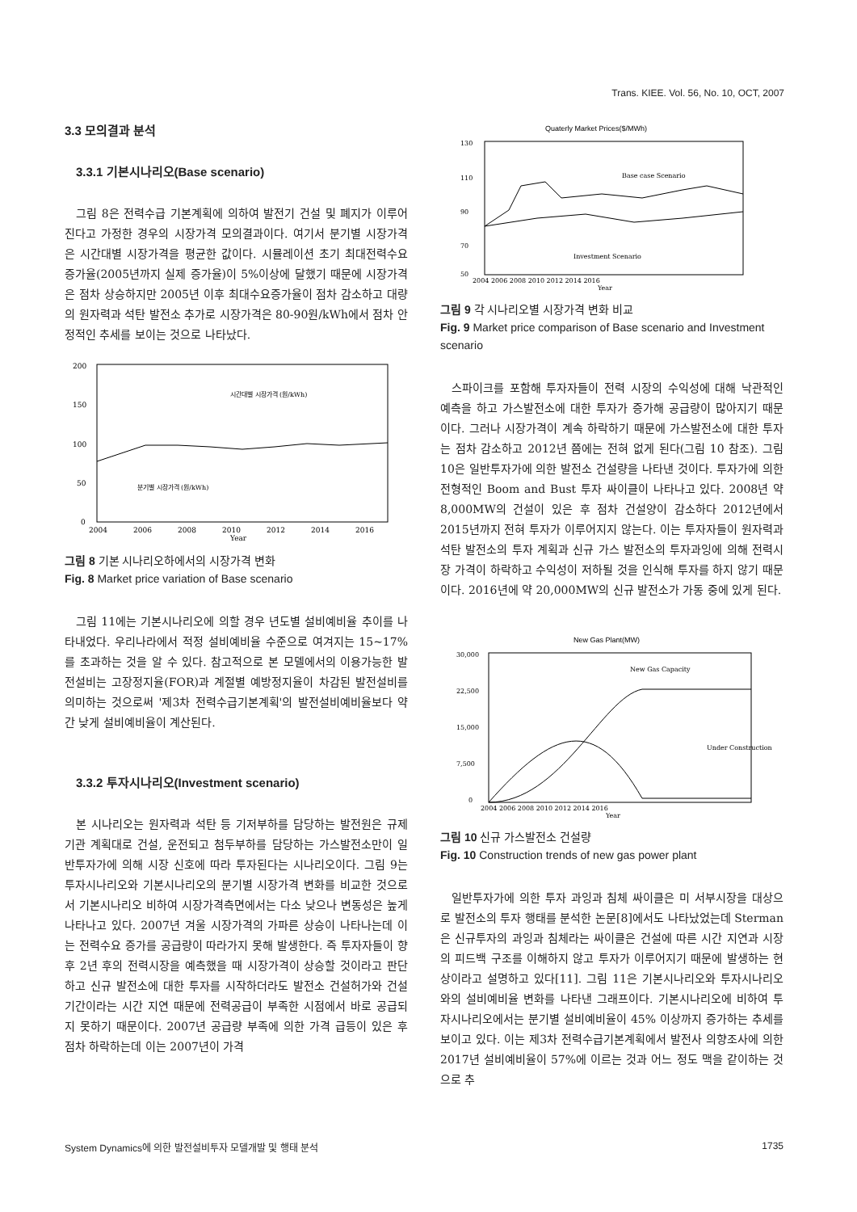Trans. KIEE. Vol. 56, No. 10, OCT, 2007
3.3 모의결과 분석
3.3.1 기본시나리오(Base scenario)
그림 8은 전력수급 기본계획에 의하여 발전기 건설 및 폐지가 이루어진다고 가정한 경우의 시장가격 모의결과이다. 여기서 분기별 시장가격은 시간대별 시장가격을 평균한 값이다. 시뮬레이션 초기 최대전력수요 증가율(2005년까지 실제 증가율)이 5%이상에 달했기 때문에 시장가격은 점차 상승하지만 2005년 이후 최대수요증가율이 점차 감소하고 대량의 원자력과 석탄 발전소 추가로 시장가격은 80-90원/kWh에서 점차 안정적인 추세를 보이는 것으로 나타났다.
200
150
100
50
0
시간대별 시장가격 (원/kWh)
분기별 시장가격 (원/kWh)
2004
2006
2008
2010
2012
2014
2016
Year
그림 8 기본 시나리오하에서의 시장가격 변화
Fig. 8 Market price variation of Base scenario
그림 11에는 기본시나리오에 의할 경우 년도별 설비예비율 추이를 나타내었다. 우리나라에서 적정 설비예비율 수준으로 여겨지는 15~17%를 초과하는 것을 알 수 있다. 참고적으로 본 모델에서의 이용가능한 발전설비는 고장정지율(FOR)과 계절별 예방정지율이 차감된 발전설비를 의미하는 것으로써 '제3차 전력수급기본계획'의 발전설비예비율보다 약간 낮게 설비예비율이 계산된다.
3.3.2 투자시나리오(Investment scenario)
본 시나리오는 원자력과 석탄 등 기저부하를 담당하는 발전원은 규제기관 계획대로 건설, 운전되고 첨두부하를 담당하는 가스발전소만이 일반투자가에 의해 시장 신호에 따라 투자된다는 시나리오이다. 그림 9는 투자시나리오와 기본시나리오의 분기별 시장가격 변화를 비교한 것으로서 기본시나리오 비하여 시장가격측면에서는 다소 낮으나 변동성은 높게 나타나고 있다. 2007년 겨울 시장가격의 가파른 상승이 나타나는데 이는 전력수요 증가를 공급량이 따라가지 못해 발생한다. 즉 투자자들이 향후 2년 후의 전력시장을 예측했을 때 시장가격이 상승할 것이라고 판단하고 신규 발전소에 대한 투자를 시작하더라도 발전소 건설허가와 건설기간이라는 시간 지연 때문에 전력공급이 부족한 시점에서 바로 공급되지 못하기 때문이다. 2007년 공급량 부족에 의한 가격 급등이 있은 후 점차 하락하는데 이는 2007년이 가격
Quaterly Market Prices($/MWh)
130
110
90
70
50
Base case Scenario
Investment Scenario
2004 2006 2008 2010 2012 2014 2016
Year
그림 9 각 시나리오별 시장가격 변화 비교
Fig. 9 Market price comparison of Base scenario and Investment scenario
스파이크를 포함해 투자자들이 전력 시장의 수익성에 대해 낙관적인 예측을 하고 가스발전소에 대한 투자가 증가해 공급량이 많아지기 때문이다. 그러나 시장가격이 계속 하락하기 때문에 가스발전소에 대한 투자는 점차 감소하고 2012년 쯤에는 전혀 없게 된다(그림 10 참조). 그림 10은 일반투자가에 의한 발전소 건설량을 나타낸 것이다. 투자가에 의한 전형적인 Boom and Bust 투자 싸이클이 나타나고 있다. 2008년 약 8,000MW의 건설이 있은 후 점차 건설양이 감소하다 2012년에서 2015년까지 전혀 투자가 이루어지지 않는다. 이는 투자자들이 원자력과 석탄 발전소의 투자 계획과 신규 가스 발전소의 투자과잉에 의해 전력시장 가격이 하락하고 수익성이 저하될 것을 인식해 투자를 하지 않기 때문이다. 2016년에 약 20,000MW의 신규 발전소가 가동 중에 있게 된다.
New Gas Plant(MW)
30,000
22,500
15,000
7,500
0
New Gas Capacity
Under Construction
2004 2006 2008 2010 2012 2014 2016
Year
그림 10 신규 가스발전소 건설량
Fig. 10 Construction trends of new gas power plant
일반투자가에 의한 투자 과잉과 침체 싸이클은 미 서부시장을 대상으로 발전소의 투자 행태를 분석한 논문[8]에서도 나타났었는데 Sterman은 신규투자의 과잉과 침체라는 싸이클은 건설에 따른 시간 지연과 시장의 피드백 구조를 이해하지 않고 투자가 이루어지기 때문에 발생하는 현상이라고 설명하고 있다[11]. 그림 11은 기본시나리오와 투자시나리오와의 설비예비율 변화를 나타낸 그래프이다. 기본시나리오에 비하여 투자시나리오에서는 분기별 설비예비율이 45% 이상까지 증가하는 추세를 보이고 있다. 이는 제3차 전력수급기본계획에서 발전사 의향조사에 의한 2017년 설비예비율이 57%에 이르는 것과 어느 정도 맥을 같이하는 것으로 추
System Dynamics에 의한 발전설비투자 모델개발 및 행태 분석 1735